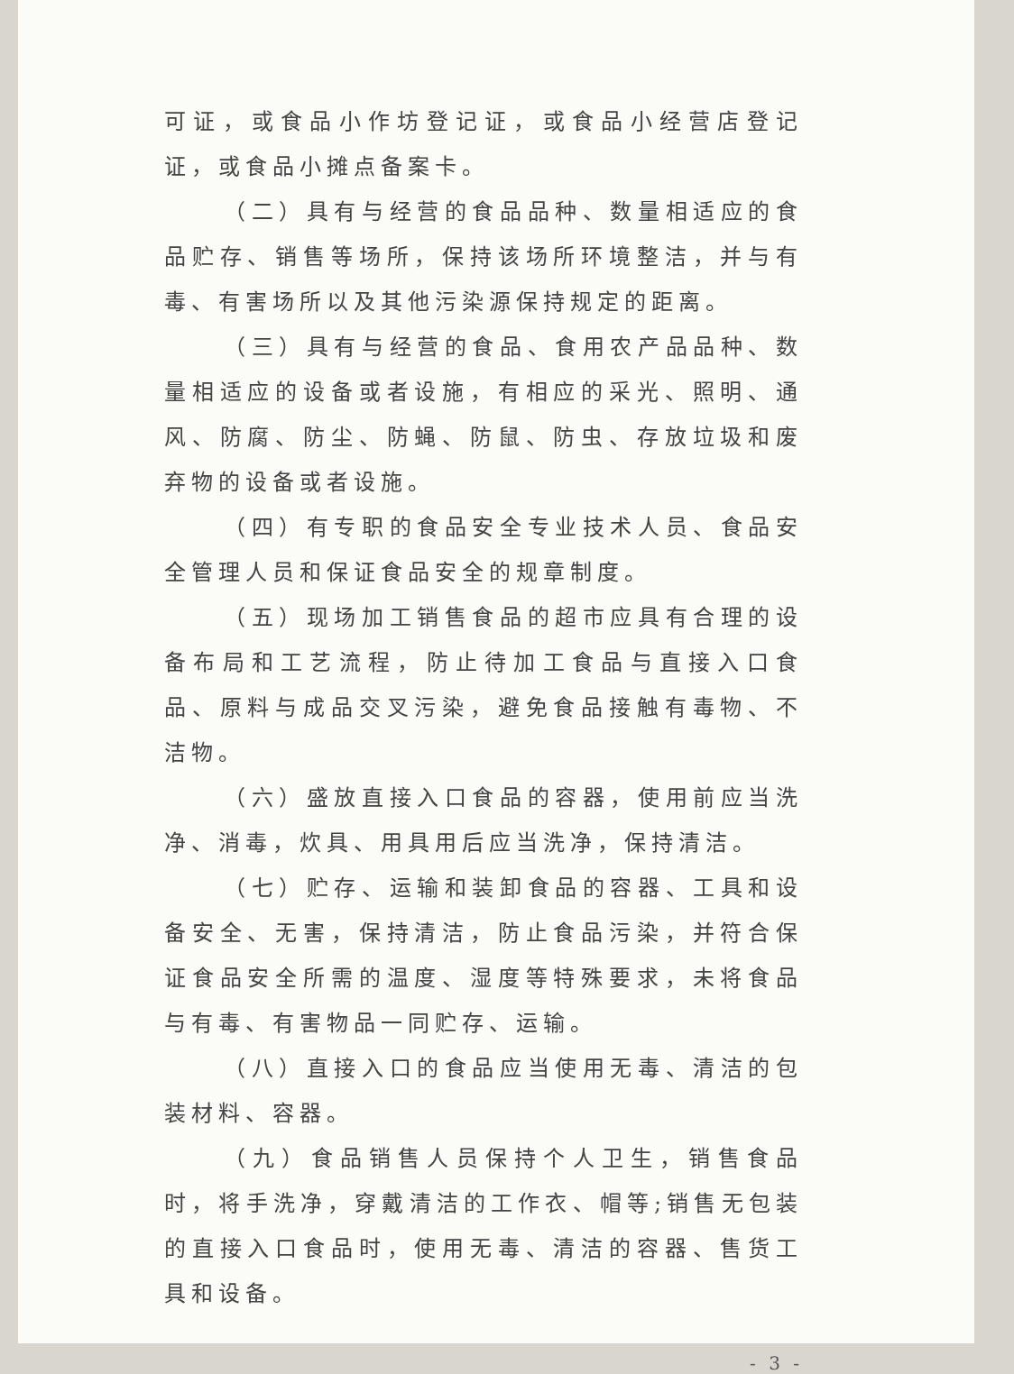可证，或食品小作坊登记证，或食品小经营店登记证，或食品小摊点备案卡。
（二）具有与经营的食品品种、数量相适应的食品贮存、销售等场所，保持该场所环境整洁，并与有毒、有害场所以及其他污染源保持规定的距离。
（三）具有与经营的食品、食用农产品品种、数量相适应的设备或者设施，有相应的采光、照明、通风、防腐、防尘、防蝇、防鼠、防虫、存放垃圾和废弃物的设备或者设施。
（四）有专职的食品安全专业技术人员、食品安全管理人员和保证食品安全的规章制度。
（五）现场加工销售食品的超市应具有合理的设备布局和工艺流程，防止待加工食品与直接入口食品、原料与成品交叉污染，避免食品接触有毒物、不洁物。
（六）盛放直接入口食品的容器，使用前应当洗净、消毒，炊具、用具用后应当洗净，保持清洁。
（七）贮存、运输和装卸食品的容器、工具和设备安全、无害，保持清洁，防止食品污染，并符合保证食品安全所需的温度、湿度等特殊要求，未将食品与有毒、有害物品一同贮存、运输。
（八）直接入口的食品应当使用无毒、清洁的包装材料、容器。
（九）食品销售人员保持个人卫生，销售食品时，将手洗净，穿戴清洁的工作衣、帽等;销售无包装的直接入口食品时，使用无毒、清洁的容器、售货工具和设备。
- 3 -